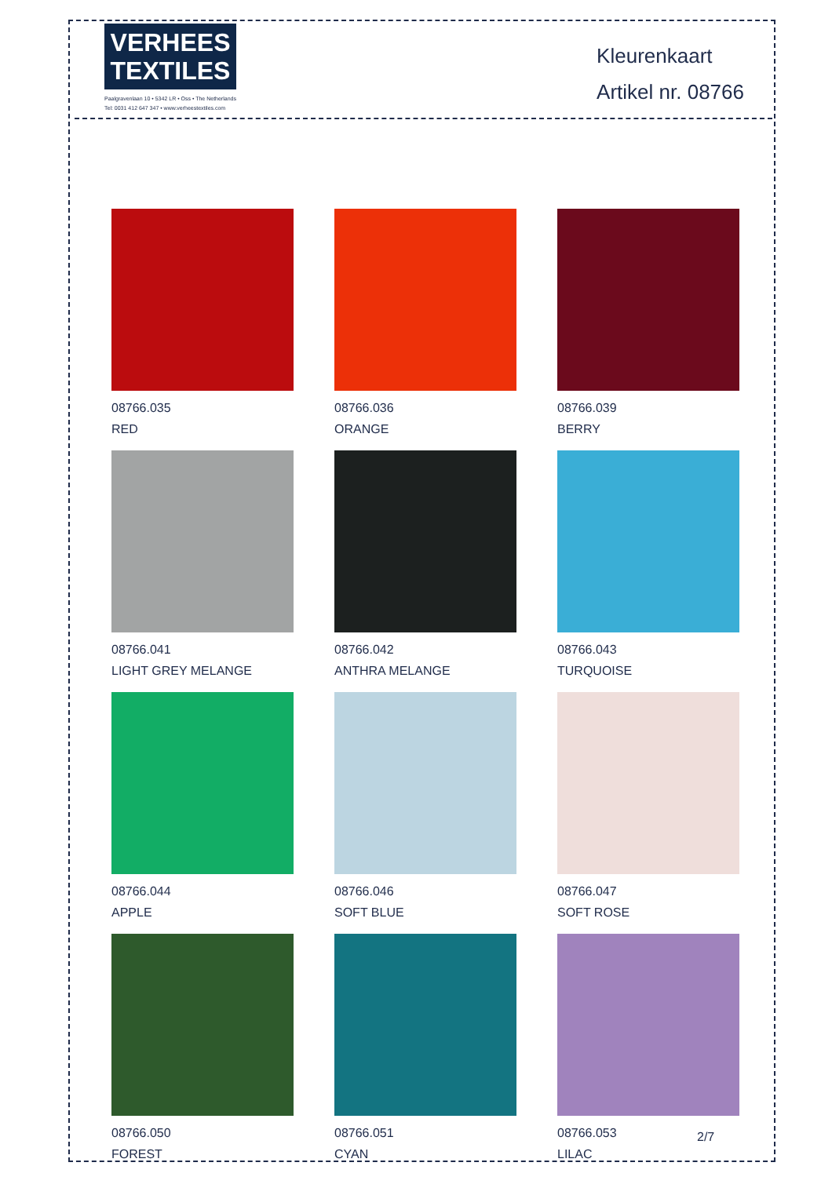VERHEES
TEXTILES
Paalgravenlaan 10 • 5342 LR • Oss • The Netherlands
Tel: 0031 412 647 347 • www.verheestextiles.com
Kleurenkaart
Artikel nr. 08766
08766.035
RED
08766.036
ORANGE
08766.039
BERRY
08766.041
LIGHT GREY MELANGE
08766.042
ANTHRA MELANGE
08766.043
TURQUOISE
08766.044
APPLE
08766.046
SOFT BLUE
08766.047
SOFT ROSE
08766.050
FOREST
08766.051
CYAN
08766.053
LILAC
2/7